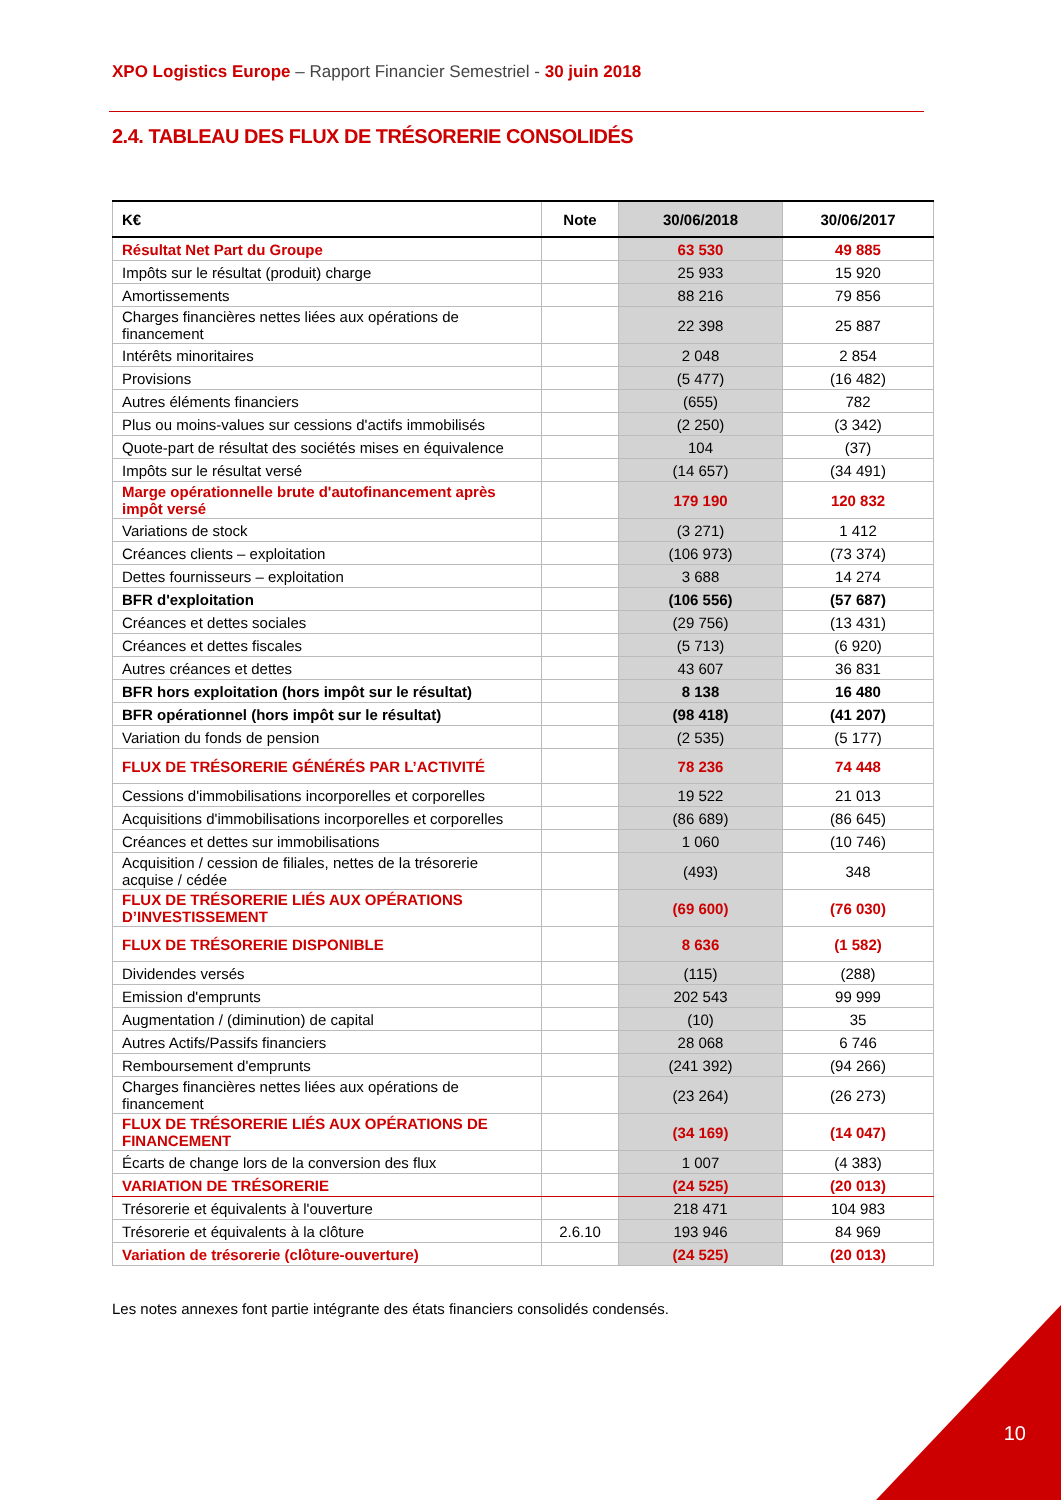XPO Logistics Europe – Rapport Financier Semestriel - 30 juin 2018
2.4. TABLEAU DES FLUX DE TRÉSORERIE CONSOLIDÉS
| K€ | Note | 30/06/2018 | 30/06/2017 |
| --- | --- | --- | --- |
| Résultat Net Part du Groupe | | 63 530 | 49 885 |
| Impôts sur le résultat (produit) charge | | 25 933 | 15 920 |
| Amortissements | | 88 216 | 79 856 |
| Charges financières nettes liées aux opérations de financement | | 22 398 | 25 887 |
| Intérêts minoritaires | | 2 048 | 2 854 |
| Provisions | | (5 477) | (16 482) |
| Autres éléments financiers | | (655) | 782 |
| Plus ou moins-values sur cessions d'actifs immobilisés | | (2 250) | (3 342) |
| Quote-part de résultat des sociétés mises en équivalence | | 104 | (37) |
| Impôts sur le résultat versé | | (14 657) | (34 491) |
| Marge opérationnelle brute d'autofinancement après impôt versé | | 179 190 | 120 832 |
| Variations de stock | | (3 271) | 1 412 |
| Créances clients – exploitation | | (106 973) | (73 374) |
| Dettes fournisseurs – exploitation | | 3 688 | 14 274 |
| BFR d'exploitation | | (106 556) | (57 687) |
| Créances et dettes sociales | | (29 756) | (13 431) |
| Créances et dettes fiscales | | (5 713) | (6 920) |
| Autres créances et dettes | | 43 607 | 36 831 |
| BFR hors exploitation (hors impôt sur le résultat) | | 8 138 | 16 480 |
| BFR opérationnel (hors impôt sur le résultat) | | (98 418) | (41 207) |
| Variation du fonds de pension | | (2 535) | (5 177) |
| FLUX DE TRÉSORERIE GÉNÉRÉS PAR L’ACTIVITÉ | | 78 236 | 74 448 |
| Cessions d'immobilisations incorporelles et corporelles | | 19 522 | 21 013 |
| Acquisitions d'immobilisations incorporelles et corporelles | | (86 689) | (86 645) |
| Créances et dettes sur immobilisations | | 1 060 | (10 746) |
| Acquisition / cession de filiales, nettes de la trésorerie acquise / cédée | | (493) | 348 |
| FLUX DE TRÉSORERIE LIÉS AUX OPÉRATIONS D’INVESTISSEMENT | | (69 600) | (76 030) |
| FLUX DE TRÉSORERIE DISPONIBLE | | 8 636 | (1 582) |
| Dividendes versés | | (115) | (288) |
| Emission d'emprunts | | 202 543 | 99 999 |
| Augmentation / (diminution) de capital | | (10) | 35 |
| Autres Actifs/Passifs financiers | | 28 068 | 6 746 |
| Remboursement d'emprunts | | (241 392) | (94 266) |
| Charges financières nettes liées aux opérations de financement | | (23 264) | (26 273) |
| FLUX DE TRÉSORERIE LIÉS AUX OPÉRATIONS DE FINANCEMENT | | (34 169) | (14 047) |
| Écarts de change lors de la conversion des flux | | 1 007 | (4 383) |
| VARIATION DE TRÉSORERIE | | (24 525) | (20 013) |
| Trésorerie et équivalents à l'ouverture | | 218 471 | 104 983 |
| Trésorerie et équivalents à la clôture | 2.6.10 | 193 946 | 84 969 |
| Variation de trésorerie (clôture-ouverture) | | (24 525) | (20 013) |
Les notes annexes font partie intégrante des états financiers consolidés condensés.
10